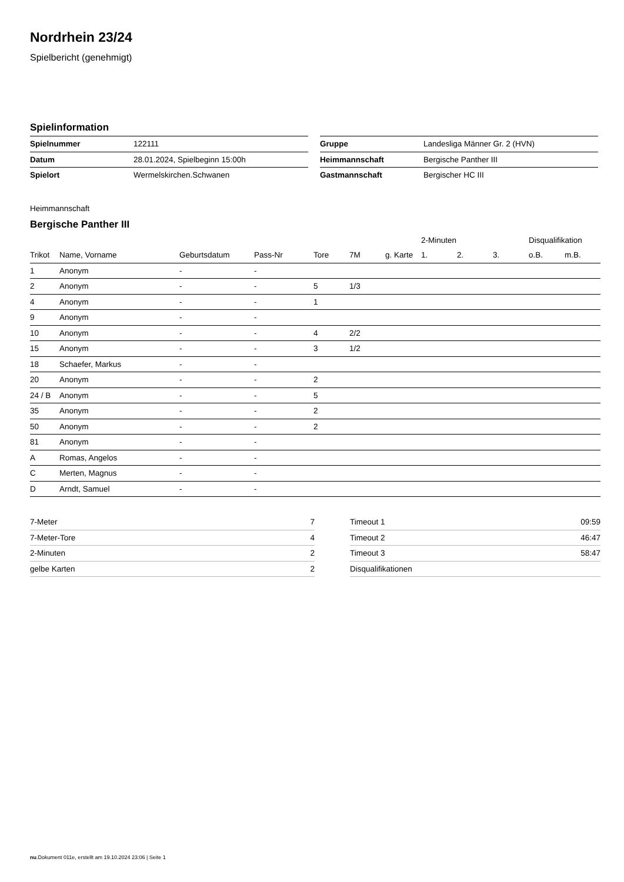Nordrhein 23/24
Spielbericht (genehmigt)
Spielinformation
| Spielnummer | 122111 |
| Datum | 28.01.2024, Spielbeginn 15:00h |
| Spielort | Wermelskirchen.Schwanen |
| Gruppe | Landesliga Männer Gr. 2 (HVN) |
| Heimmannschaft | Bergische Panther III |
| Gastmannschaft | Bergischer HC III |
Heimmannschaft
Bergische Panther III
| | | | | | | | 2-Minuten | | | Disqualifikation | |
| --- | --- | --- | --- | --- | --- | --- | --- | --- | --- | --- | --- |
| Trikot | Name, Vorname | Geburtsdatum | Pass-Nr | Tore | 7M | g. Karte | 1. | 2. | 3. | o.B. | m.B. |
| 1 | Anonym | - | - | | | | | | | | |
| 2 | Anonym | - | - | 5 | 1/3 | | | | | | |
| 4 | Anonym | - | - | 1 | | | | | | | |
| 9 | Anonym | - | - | | | | | | | | |
| 10 | Anonym | - | - | 4 | 2/2 | | | | | | |
| 15 | Anonym | - | - | 3 | 1/2 | | | | | | |
| 18 | Schaefer, Markus | - | - | | | | | | | | |
| 20 | Anonym | - | - | 2 | | | | | | | |
| 24 / B | Anonym | - | - | 5 | | | | | | | |
| 35 | Anonym | - | - | 2 | | | | | | | |
| 50 | Anonym | - | - | 2 | | | | | | | |
| 81 | Anonym | - | - | | | | | | | | |
| A | Romas, Angelos | - | - | | | | | | | | |
| C | Merten, Magnus | - | - | | | | | | | | |
| D | Arndt, Samuel | - | - | | | | | | | | |
| 7-Meter | 7 |
| 7-Meter-Tore | 4 |
| 2-Minuten | 2 |
| gelbe Karten | 2 |
| Timeout 1 | 09:59 |
| Timeout 2 | 46:47 |
| Timeout 3 | 58:47 |
| Disqualifikationen | |
nu.Dokument 011e, erstellt am 19.10.2024 23:06 | Seite 1